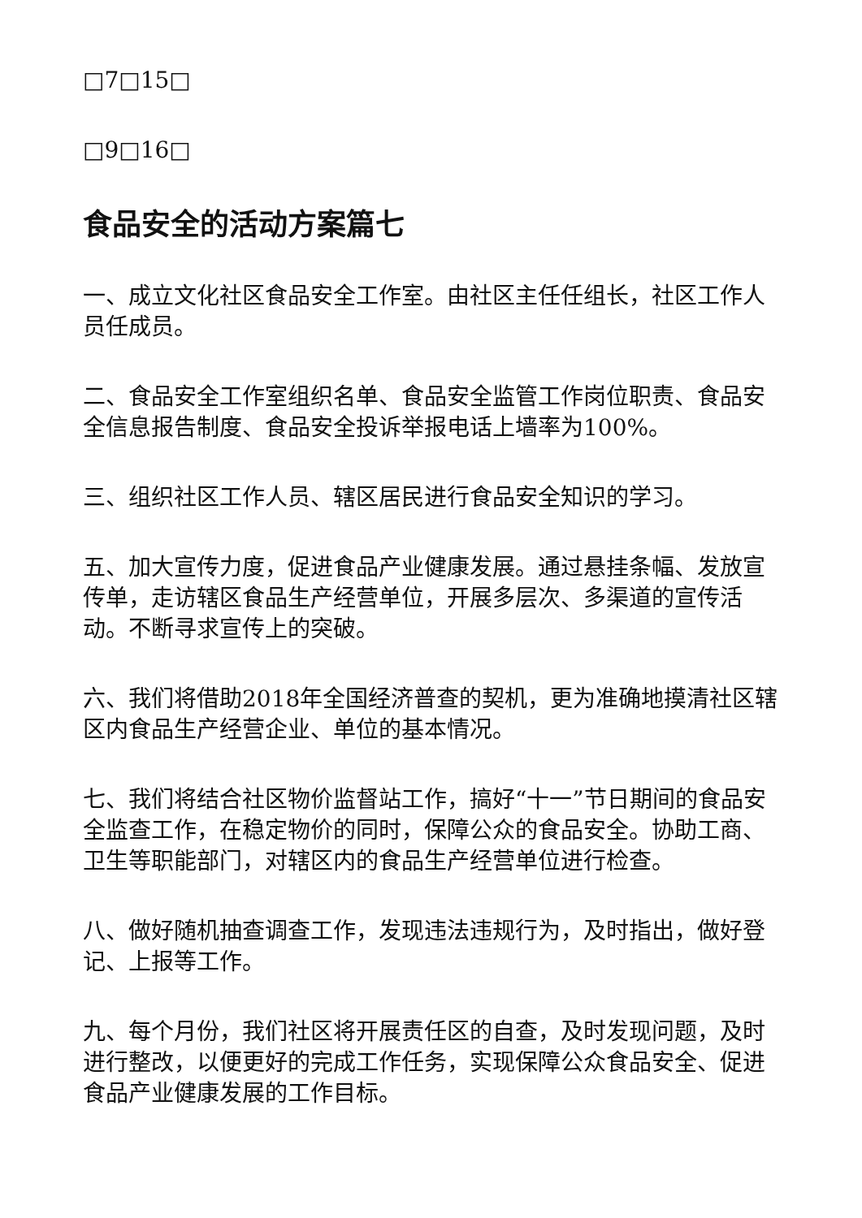□7□15□
□9□16□
食品安全的活动方案篇七
一、成立文化社区食品安全工作室。由社区主任任组长，社区工作人员任成员。
二、食品安全工作室组织名单、食品安全监管工作岗位职责、食品安全信息报告制度、食品安全投诉举报电话上墙率为100%。
三、组织社区工作人员、辖区居民进行食品安全知识的学习。
五、加大宣传力度，促进食品产业健康发展。通过悬挂条幅、发放宣传单，走访辖区食品生产经营单位，开展多层次、多渠道的宣传活动。不断寻求宣传上的突破。
六、我们将借助2018年全国经济普查的契机，更为准确地摸清社区辖区内食品生产经营企业、单位的基本情况。
七、我们将结合社区物价监督站工作，搞好“十一”节日期间的食品安全监查工作，在稳定物价的同时，保障公众的食品安全。协助工商、卫生等职能部门，对辖区内的食品生产经营单位进行检查。
八、做好随机抽查调查工作，发现违法违规行为，及时指出，做好登记、上报等工作。
九、每个月份，我们社区将开展责任区的自查，及时发现问题，及时进行整改，以便更好的完成工作任务，实现保障公众食品安全、促进食品产业健康发展的工作目标。